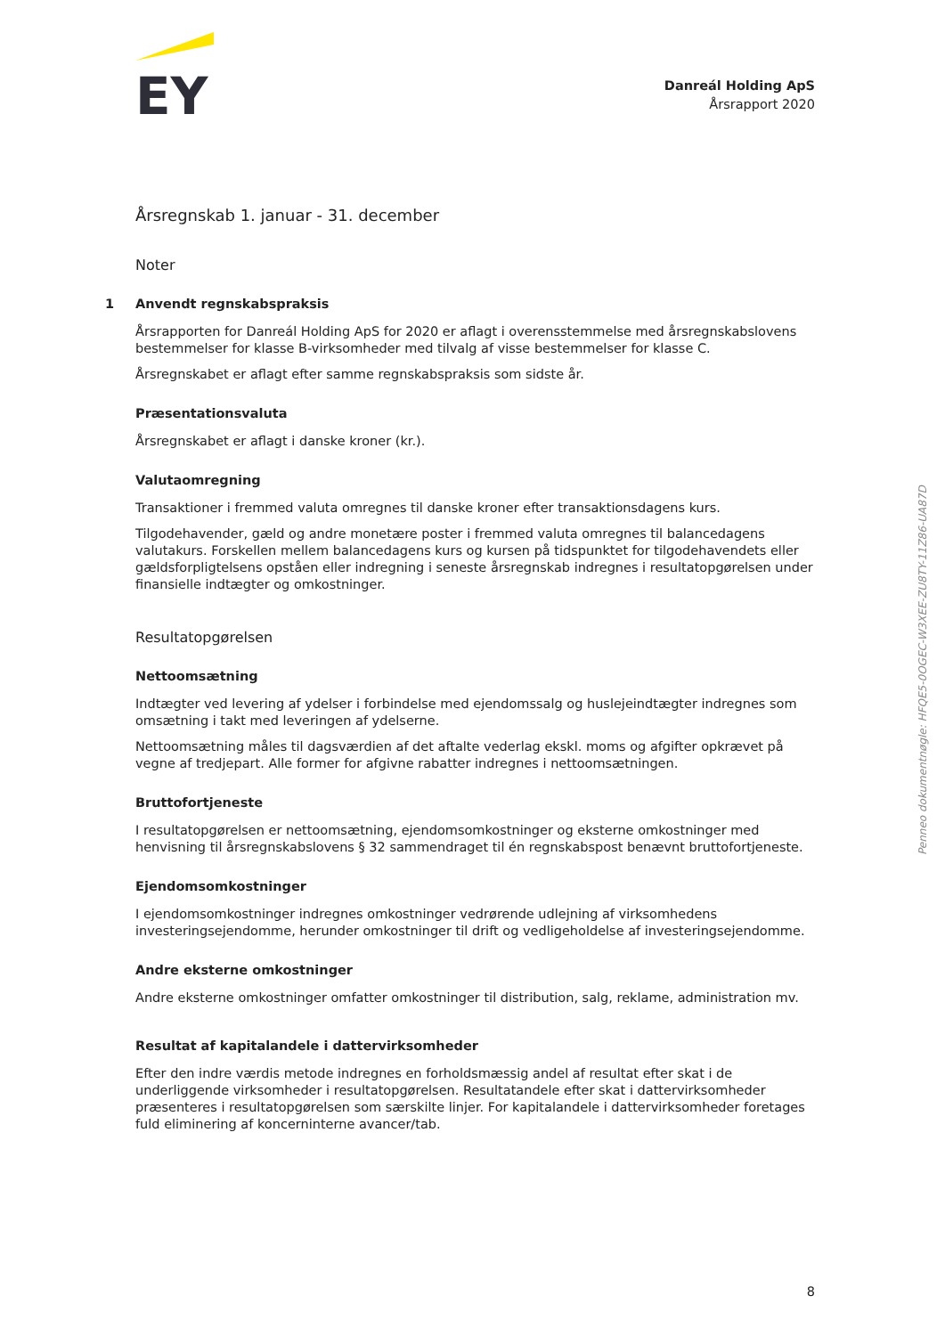EY
Danreál Holding ApS
Årsrapport 2020
Årsregnskab 1. januar - 31. december
Noter
1 Anvendt regnskabspraksis
Årsrapporten for Danreál Holding ApS for 2020 er aflagt i overensstemmelse med årsregnskabslovens bestemmelser for klasse B-virksomheder med tilvalg af visse bestemmelser for klasse C.
Årsregnskabet er aflagt efter samme regnskabspraksis som sidste år.
Præsentationsvaluta
Årsregnskabet er aflagt i danske kroner (kr.).
Valutaomregning
Transaktioner i fremmed valuta omregnes til danske kroner efter transaktionsdagens kurs.
Tilgodehavender, gæld og andre monetære poster i fremmed valuta omregnes til balancedagens valutakurs. Forskellen mellem balancedagens kurs og kursen på tidspunktet for tilgodehavendets eller gældsforpligtelsens opståen eller indregning i seneste årsregnskab indregnes i resultatopgørelsen under finansielle indtægter og omkostninger.
Resultatopgørelsen
Nettoomsætning
Indtægter ved levering af ydelser i forbindelse med ejendomssalg og huslejeindtægter indregnes som omsætning i takt med leveringen af ydelserne.
Nettoomsætning måles til dagsværdien af det aftalte vederlag ekskl. moms og afgifter opkrævet på vegne af tredjepart. Alle former for afgivne rabatter indregnes i nettoomsætningen.
Bruttofortjeneste
I resultatopgørelsen er nettoomsætning, ejendomsomkostninger og eksterne omkostninger med henvisning til årsregnskabslovens § 32 sammendraget til én regnskabspost benævnt bruttofortjeneste.
Ejendomsomkostninger
I ejendomsomkostninger indregnes omkostninger vedrørende udlejning af virksomhedens investeringsejendomme, herunder omkostninger til drift og vedligeholdelse af investeringsejendomme.
Andre eksterne omkostninger
Andre eksterne omkostninger omfatter omkostninger til distribution, salg, reklame, administration mv.
Resultat af kapitalandele i dattervirksomheder
Efter den indre værdis metode indregnes en forholdsmæssig andel af resultat efter skat i de underliggende virksomheder i resultatopgørelsen. Resultatandele efter skat i dattervirksomheder præsenteres i resultatopgørelsen som særskilte linjer. For kapitalandele i dattervirksomheder foretages fuld eliminering af koncerninterne avancer/tab.
8
Penneo dokumentnøgle: HFQE5-0OGEC-W3XEE-ZU8TY-11Z86-UA87D